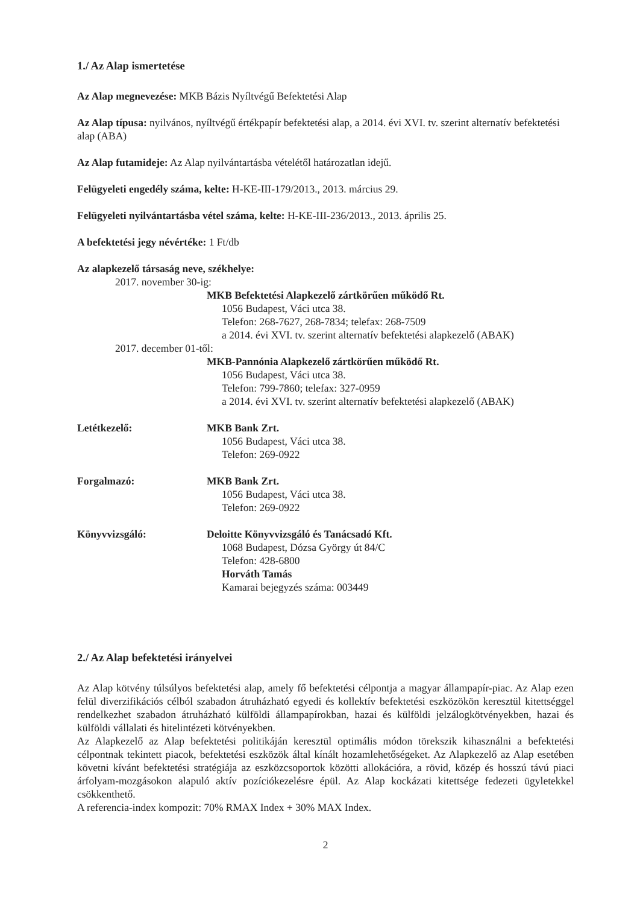1./ Az Alap ismertetése
Az Alap megnevezése: MKB Bázis Nyíltvégű Befektetési Alap
Az Alap típusa: nyilvános, nyíltvégű értékpapír befektetési alap, a 2014. évi XVI. tv. szerint alternatív befektetési alap (ABA)
Az Alap futamideje: Az Alap nyilvántartásba vételétől határozatlan idejű.
Felügyeleti engedély száma, kelte: H-KE-III-179/2013., 2013. március 29.
Felügyeleti nyilvántartásba vétel száma, kelte: H-KE-III-236/2013., 2013. április 25.
A befektetési jegy névértéke: 1 Ft/db
Az alapkezelő társaság neve, székhelye:
2017. november 30-ig:
MKB Befektetési Alapkezelő zártkörűen működő Rt.
1056 Budapest, Váci utca 38.
Telefon: 268-7627, 268-7834; telefax: 268-7509
a 2014. évi XVI. tv. szerint alternatív befektetési alapkezelő (ABAK)
2017. december 01-től:
MKB-Pannónia Alapkezelő zártkörűen működő Rt.
1056 Budapest, Váci utca 38.
Telefon: 799-7860; telefax: 327-0959
a 2014. évi XVI. tv. szerint alternatív befektetési alapkezelő (ABAK)
Letétkezelő: MKB Bank Zrt.
1056 Budapest, Váci utca 38.
Telefon: 269-0922
Forgalmazó: MKB Bank Zrt.
1056 Budapest, Váci utca 38.
Telefon: 269-0922
Könyvvizsgáló: Deloitte Könyvvizsgáló és Tanácsadó Kft.
1068 Budapest, Dózsa György út 84/C
Telefon: 428-6800
Horváth Tamás
Kamarai bejegyzés száma: 003449
2./ Az Alap befektetési irányelvei
Az Alap kötvény túlsúlyos befektetési alap, amely fő befektetési célpontja a magyar állampapír-piac. Az Alap ezen felül diverzifikációs célból szabadon átruházható egyedi és kollektív befektetési eszközökön keresztül kitettséggel rendelkezhet szabadon átruházható külföldi állampapírokban, hazai és külföldi jelzálogkötvényekben, hazai és külföldi vállalati és hitelintézeti kötvényekben.
Az Alapkezelő az Alap befektetési politikáján keresztül optimális módon törekszik kihasználni a befektetési célpontnak tekintett piacok, befektetési eszközök által kínált hozamlehetőségeket. Az Alapkezelő az Alap esetében követni kívánt befektetési stratégiája az eszközcsoportok közötti allokációra, a rövid, közép és hosszú távú piaci árfolyam-mozgásokon alapuló aktív pozíciókezelésre épül. Az Alap kockázati kitettsége fedezeti ügyletekkel csökkenthető.
A referencia-index kompozit: 70% RMAX Index + 30% MAX Index.
2